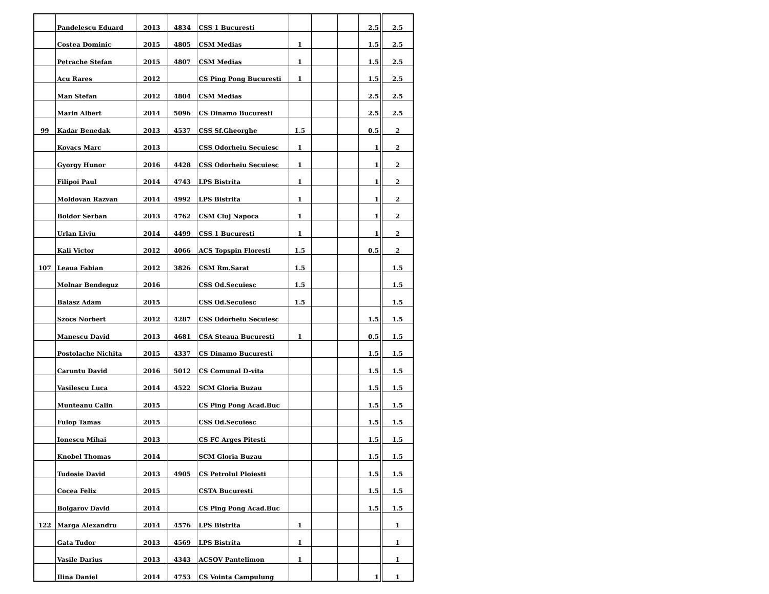| | Pandelescu Eduard | 2013 | 4834 | CSS 1 Bucuresti | | | | 2.5 | 2.5 |
| | Costea Dominic | 2015 | 4805 | CSM Medias | 1 | | | 1.5 | 2.5 |
| | Petrache Stefan | 2015 | 4807 | CSM Medias | 1 | | | 1.5 | 2.5 |
| | Acu Rares | 2012 | | CS Ping Pong Bucuresti | 1 | | | 1.5 | 2.5 |
| | Man Stefan | 2012 | 4804 | CSM Medias | | | | 2.5 | 2.5 |
| | Marin Albert | 2014 | 5096 | CS Dinamo Bucuresti | | | | 2.5 | 2.5 |
| 99 | Kadar Benedak | 2013 | 4537 | CSS Sf.Gheorghe | 1.5 | | | 0.5 | 2 |
| | Kovacs Marc | 2013 | | CSS Odorheiu Secuiesc | 1 | | | 1 | 2 |
| | Gyorgy Hunor | 2016 | 4428 | CSS Odorheiu Secuiesc | 1 | | | 1 | 2 |
| | Filipoi Paul | 2014 | 4743 | LPS Bistrita | 1 | | | 1 | 2 |
| | Moldovan Razvan | 2014 | 4992 | LPS Bistrita | 1 | | | 1 | 2 |
| | Boldor Serban | 2013 | 4762 | CSM Cluj Napoca | 1 | | | 1 | 2 |
| | Urlan Liviu | 2014 | 4499 | CSS 1 Bucuresti | 1 | | | 1 | 2 |
| | Kali Victor | 2012 | 4066 | ACS Topspin Floresti | 1.5 | | | 0.5 | 2 |
| 107 | Leaua Fabian | 2012 | 3826 | CSM Rm.Sarat | 1.5 | | | | 1.5 |
| | Molnar Bendeguz | 2016 | | CSS Od.Secuiesc | 1.5 | | | | 1.5 |
| | Balasz Adam | 2015 | | CSS Od.Secuiesc | 1.5 | | | | 1.5 |
| | Szocs Norbert | 2012 | 4287 | CSS Odorheiu Secuiesc | | | | 1.5 | 1.5 |
| | Manescu David | 2013 | 4681 | CSA Steaua Bucuresti | 1 | | | 0.5 | 1.5 |
| | Postolache Nichita | 2015 | 4337 | CS Dinamo Bucuresti | | | | 1.5 | 1.5 |
| | Caruntu David | 2016 | 5012 | CS Comunal D-vita | | | | 1.5 | 1.5 |
| | Vasilescu Luca | 2014 | 4522 | SCM Gloria Buzau | | | | 1.5 | 1.5 |
| | Munteanu Calin | 2015 | | CS Ping Pong Acad.Buc | | | | 1.5 | 1.5 |
| | Fulop Tamas | 2015 | | CSS Od.Secuiesc | | | | 1.5 | 1.5 |
| | Ionescu Mihai | 2013 | | CS FC Arges Pitesti | | | | 1.5 | 1.5 |
| | Knobel Thomas | 2014 | | SCM Gloria Buzau | | | | 1.5 | 1.5 |
| | Tudosie David | 2013 | 4905 | CS Petrolul Ploiesti | | | | 1.5 | 1.5 |
| | Cocea Felix | 2015 | | CSTA Bucuresti | | | | 1.5 | 1.5 |
| | Bolgarov David | 2014 | | CS Ping Pong Acad.Buc | | | | 1.5 | 1.5 |
| 122 | Marga Alexandru | 2014 | 4576 | LPS Bistrita | 1 | | | | 1 |
| | Gata Tudor | 2013 | 4569 | LPS Bistrita | 1 | | | | 1 |
| | Vasile Darius | 2013 | 4343 | ACSOV Pantelimon | 1 | | | | 1 |
| | Ilina Daniel | 2014 | 4753 | CS Vointa Campulung | | | | 1 | 1 |